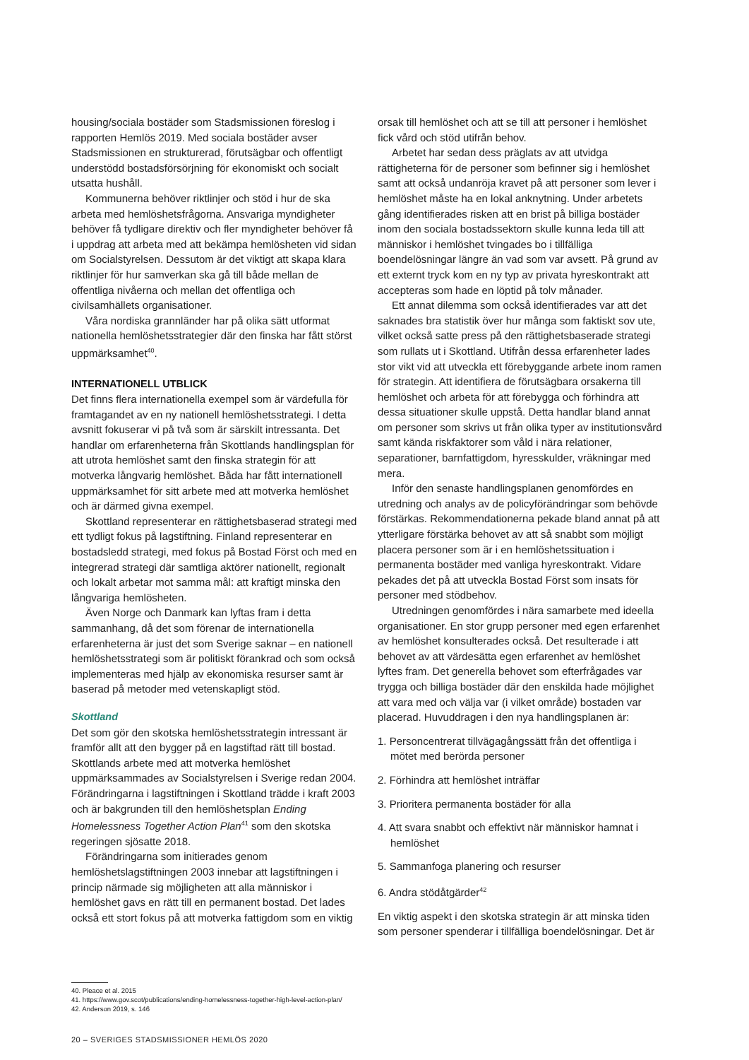housing/sociala bostäder som Stadsmissionen föreslog i rapporten Hemlös 2019. Med sociala bostäder avser Stadsmissionen en strukturerad, förutsägbar och offentligt understödd bostadsförsörjning för ekonomiskt och socialt utsatta hushåll.
Kommunerna behöver riktlinjer och stöd i hur de ska arbeta med hemlöshetsfrågorna. Ansvariga myndigheter behöver få tydligare direktiv och fler myndigheter behöver få i uppdrag att arbeta med att bekämpa hemlösheten vid sidan om Socialstyrelsen. Dessutom är det viktigt att skapa klara riktlinjer för hur samverkan ska gå till både mellan de offentliga nivåerna och mellan det offentliga och civilsamhällets organisationer.
Våra nordiska grannländer har på olika sätt utformat nationella hemlöshetsstrategier där den finska har fått störst uppmärksamhet<sup>40</sup>.
INTERNATIONELL UTBLICK
Det finns flera internationella exempel som är värdefulla för framtagandet av en ny nationell hemlöshetsstrategi. I detta avsnitt fokuserar vi på två som är särskilt intressanta. Det handlar om erfarenheterna från Skottlands handlingsplan för att utrota hemlöshet samt den finska strategin för att motverka långvarig hemlöshet. Båda har fått internationell uppmärksamhet för sitt arbete med att motverka hemlöshet och är därmed givna exempel.
Skottland representerar en rättighetsbaserad strategi med ett tydligt fokus på lagstiftning. Finland representerar en bostadsledd strategi, med fokus på Bostad Först och med en integrerad strategi där samtliga aktörer nationellt, regionalt och lokalt arbetar mot samma mål: att kraftigt minska den långvariga hemlösheten.
Även Norge och Danmark kan lyftas fram i detta sammanhang, då det som förenar de internationella erfarenheterna är just det som Sverige saknar – en nationell hemlöshetsstrategi som är politiskt förankrad och som också implementeras med hjälp av ekonomiska resurser samt är baserad på metoder med vetenskapligt stöd.
Skottland
Det som gör den skotska hemlöshetsstrategin intressant är framför allt att den bygger på en lagstiftad rätt till bostad. Skottlands arbete med att motverka hemlöshet uppmärksammades av Socialstyrelsen i Sverige redan 2004. Förändringarna i lagstiftningen i Skottland trädde i kraft 2003 och är bakgrunden till den hemlöshetsplan Ending Homelessness Together Action Plan<sup>41</sup> som den skotska regeringen sjösatte 2018.
Förändringarna som initierades genom hemlöshetslagstiftningen 2003 innebar att lagstiftningen i princip närmade sig möjligheten att alla människor i hemlöshet gavs en rätt till en permanent bostad. Det lades också ett stort fokus på att motverka fattigdom som en viktig
orsak till hemlöshet och att se till att personer i hemlöshet fick vård och stöd utifrån behov.
Arbetet har sedan dess präglats av att utvidga rättigheterna för de personer som befinner sig i hemlöshet samt att också undanröja kravet på att personer som lever i hemlöshet måste ha en lokal anknytning. Under arbetets gång identifierades risken att en brist på billiga bostäder inom den sociala bostadssektorn skulle kunna leda till att människor i hemlöshet tvingades bo i tillfälliga boendelösningar längre än vad som var avsett. På grund av ett externt tryck kom en ny typ av privata hyreskontrakt att accepteras som hade en löptid på tolv månader.
Ett annat dilemma som också identifierades var att det saknades bra statistik över hur många som faktiskt sov ute, vilket också satte press på den rättighetsbaserade strategi som rullats ut i Skottland. Utifrån dessa erfarenheter lades stor vikt vid att utveckla ett förebyggande arbete inom ramen för strategin. Att identifiera de förutsägbara orsakerna till hemlöshet och arbeta för att förebygga och förhindra att dessa situationer skulle uppstå. Detta handlar bland annat om personer som skrivs ut från olika typer av institutionsvård samt kända riskfaktorer som våld i nära relationer, separationer, barnfattigdom, hyresskulder, vräkningar med mera.
Inför den senaste handlingsplanen genomfördes en utredning och analys av de policyförändringar som behövde förstärkas. Rekommendationerna pekade bland annat på att ytterligare förstärka behovet av att så snabbt som möjligt placera personer som är i en hemlöshetssituation i permanenta bostäder med vanliga hyreskontrakt. Vidare pekades det på att utveckla Bostad Först som insats för personer med stödbehov.
Utredningen genomfördes i nära samarbete med ideella organisationer. En stor grupp personer med egen erfarenhet av hemlöshet konsulterades också. Det resulterade i att behovet av att värdesätta egen erfarenhet av hemlöshet lyftes fram. Det generella behovet som efterfrågades var trygga och billiga bostäder där den enskilda hade möjlighet att vara med och välja var (i vilket område) bostaden var placerad. Huvuddragen i den nya handlingsplanen är:
1. Personcentrerat tillvägagångssätt från det offentliga i mötet med berörda personer
2. Förhindra att hemlöshet inträffar
3. Prioritera permanenta bostäder för alla
4. Att svara snabbt och effektivt när människor hamnat i hemlöshet
5. Sammanfoga planering och resurser
6. Andra stödåtgärder<sup>42</sup>
En viktig aspekt i den skotska strategin är att minska tiden som personer spenderar i tillfälliga boendelösningar. Det är
40. Pleace et al. 2015
41. https://www.gov.scot/publications/ending-homelessness-together-high-level-action-plan/
42. Anderson 2019, s. 146
20 – SVERIGES STADSMISSIONER HEMLÖS 2020